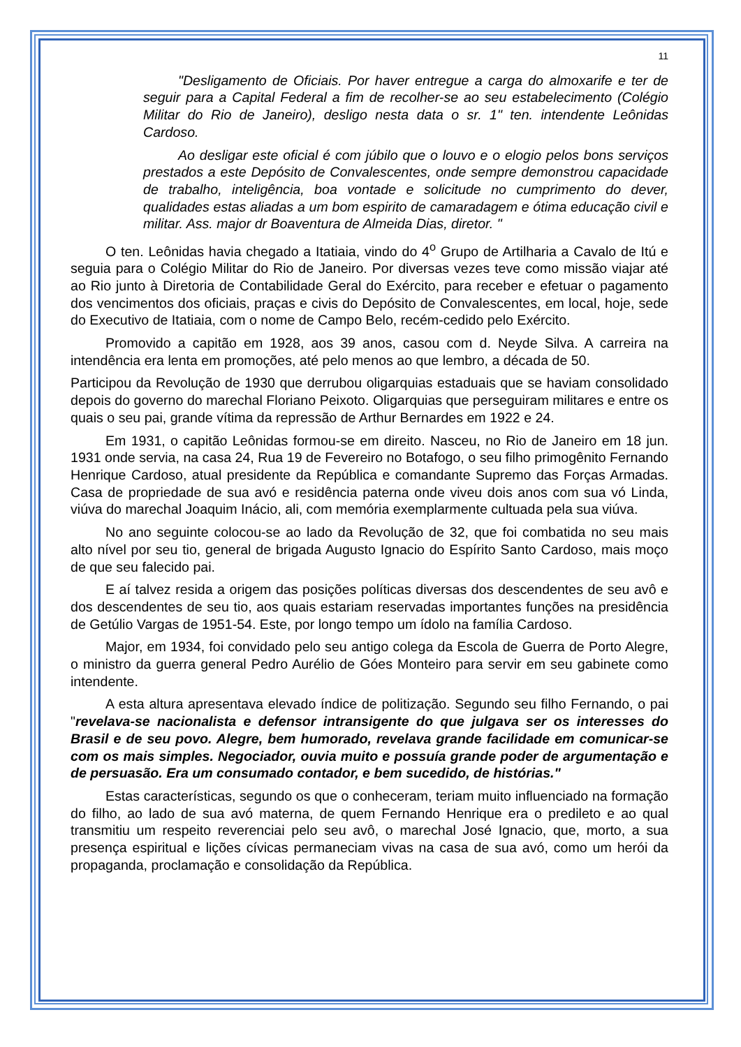11
"Desligamento de Oficiais. Por haver entregue a carga do almoxarife e ter de seguir para a Capital Federal a fim de recolher-se ao seu estabelecimento (Colégio Militar do Rio de Janeiro), desligo nesta data o sr. 1" ten. intendente Leônidas Cardoso.
Ao desligar este oficial é com júbilo que o louvo e o elogio pelos bons serviços prestados a este Depósito de Convalescentes, onde sempre demonstrou capacidade de trabalho, inteligência, boa vontade e solicitude no cumprimento do dever, qualidades estas aliadas a um bom espirito de camaradagem e ótima educação civil e militar. Ass. major dr Boaventura de Almeida Dias, diretor. "
O ten. Leônidas havia chegado a Itatiaia, vindo do 4<sup>o</sup> Grupo de Artilharia a Cavalo de Itú e seguia para o Colégio Militar do Rio de Janeiro. Por diversas vezes teve como missão viajar até ao Rio junto à Diretoria de Contabilidade Geral do Exército, para receber e efetuar o pagamento dos vencimentos dos oficiais, praças e civis do Depósito de Convalescentes, em local, hoje, sede do Executivo de Itatiaia, com o nome de Campo Belo, recém-cedido pelo Exército.
Promovido a capitão em 1928, aos 39 anos, casou com d. Neyde Silva. A carreira na intendência era lenta em promoções, até pelo menos ao que lembro, a década de 50.
Participou da Revolução de 1930 que derrubou oligarquias estaduais que se haviam consolidado depois do governo do marechal Floriano Peixoto. Oligarquias que perseguiram militares e entre os quais o seu pai, grande vítima da repressão de Arthur Bernardes em 1922 e 24.
Em 1931, o capitão Leônidas formou-se em direito. Nasceu, no Rio de Janeiro em 18 jun. 1931 onde servia, na casa 24, Rua 19 de Fevereiro no Botafogo, o seu filho primogênito Fernando Henrique Cardoso, atual presidente da República e comandante Supremo das Forças Armadas. Casa de propriedade de sua avó e residência paterna onde viveu dois anos com sua vó Linda, viúva do marechal Joaquim Inácio, ali, com memória exemplarmente cultuada pela sua viúva.
No ano seguinte colocou-se ao lado da Revolução de 32, que foi combatida no seu mais alto nível por seu tio, general de brigada Augusto Ignacio do Espírito Santo Cardoso, mais moço de que seu falecido pai.
E aí talvez resida a origem das posições políticas diversas dos descendentes de seu avô e dos descendentes de seu tio, aos quais estariam reservadas importantes funções na presidência de Getúlio Vargas de 1951-54. Este, por longo tempo um ídolo na família Cardoso.
Major, em 1934, foi convidado pelo seu antigo colega da Escola de Guerra de Porto Alegre, o ministro da guerra general Pedro Aurélio de Góes Monteiro para servir em seu gabinete como intendente.
A esta altura apresentava elevado índice de politização. Segundo seu filho Fernando, o pai "revelava-se nacionalista e defensor intransigente do que julgava ser os interesses do Brasil e de seu povo. Alegre, bem humorado, revelava grande facilidade em comunicar-se com os mais simples. Negociador, ouvia muito e possuía grande poder de argumentação e de persuasão. Era um consumado contador, e bem sucedido, de histórias."
Estas características, segundo os que o conheceram, teriam muito influenciado na formação do filho, ao lado de sua avó materna, de quem Fernando Henrique era o predileto e ao qual transmitiu um respeito reverenciai pelo seu avô, o marechal José Ignacio, que, morto, a sua presença espiritual e lições cívicas permaneciam vivas na casa de sua avó, como um herói da propaganda, proclamação e consolidação da República.